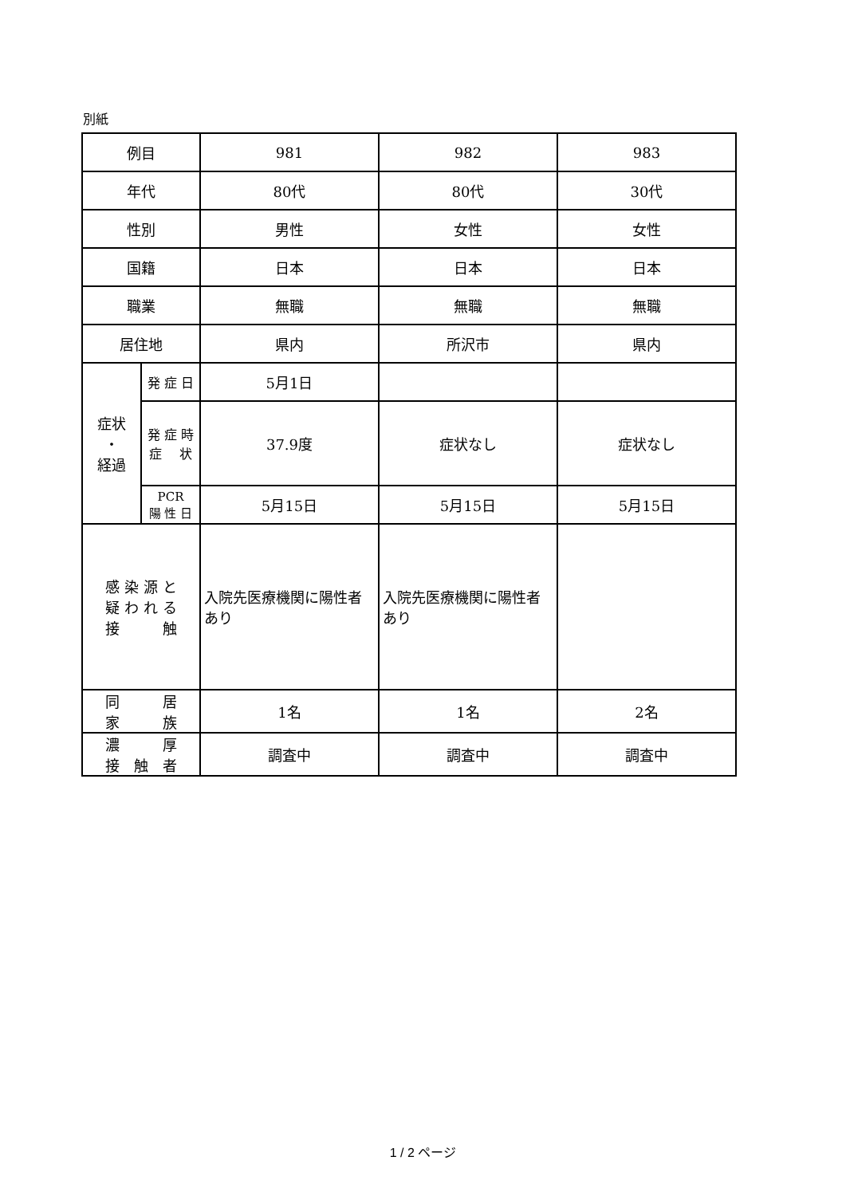別紙
| 例目 | | 981 | 982 | 983 |
| 年代 | | 80代 | 80代 | 30代 |
| 性別 | | 男性 | 女性 | 女性 |
| 国籍 | | 日本 | 日本 | 日本 |
| 職業 | | 無職 | 無職 | 無職 |
| 居住地 | | 県内 | 所沢市 | 県内 |
| 症状 ・ 経過 | 発 症 日 | 5月1日 | | |
| | 発 症 時 症 状 | 37.9度 | 症状なし | 症状なし |
| | PCR 陽 性 日 | 5月15日 | 5月15日 | 5月15日 |
| 感 染 源 と 疑 わ れ る 接 触 | | 入院先医療機関に陽性者あり | 入院先医療機関に陽性者あり | |
| 同 居 家 族 | | 1名 | 1名 | 2名 |
| 濃 厚 接 触 者 | | 調査中 | 調査中 | 調査中 |
1 / 2 ページ